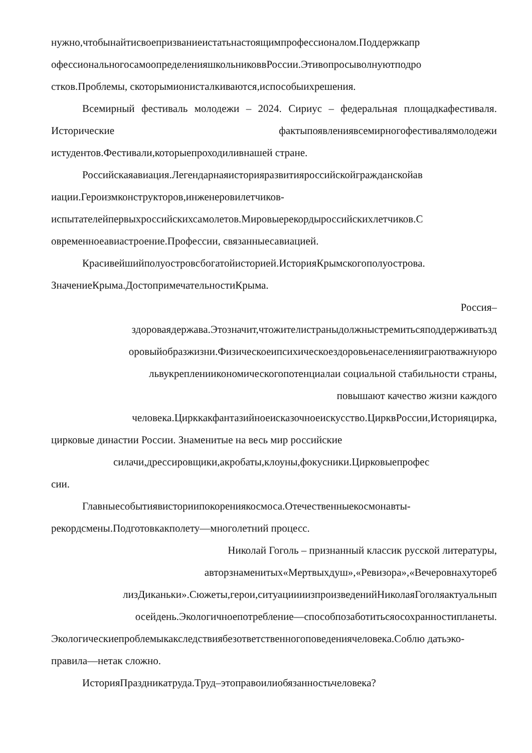нужно,чтобынайтисвоепризваниеистатьнастоящимпрофессионалом.Поддержкапр офессиональногосамоопределенияшкольниковвРоссии.Этивопросыволнуютподро стков.Проблемы, скоторымионисталкиваются,испособыихрешения.
Всемирный фестиваль молодежи – 2024. Сириус – федеральная площадкафестиваля. Исторические фактыпоявлениявсемирногофестивалямолодежи истудентов.Фестивали,которыепроходиливнашей стране.
Российскаяавиация.Легендарнаяисторияразвитияроссийскойгражданскойав иации.Героизмконструкторов,инженеровилетчиков-испытателейпервыхроссийскихсамолетов.Мировыерекордыроссийскихлетчиков.С овременноеавиастроение.Профессии, связанныесавиацией.
Красивейшийполуостровсбогатойисторией.ИсторияКрымскогополуострова. ЗначениеКрыма.ДостопримечательностиКрыма.
Россия–
здороваядержава.Этозначит,чтожителистраныдолжныстремитьсяподдерживатьзд оровыйобразжизни.Физическоеипсихическоездоровьенаселенияиграютважнуюро львукреплениикономическогопотенциалаи социальной стабильности страны,
повышают качество жизни каждого
человека.Цирккакфантазийноеисказочноеискусство.ЦирквРоссии,Историяцирка,
цирковые династии России. Знаменитые на весь мир российские
силачи,дрессировщики,акробаты,клоуны,фокусники.Цирковыепрофес
сии.
Главныесобытиявисториипокорениякосмоса.Отечественныекосмонавты-рекордсмены.Подготовкакполету—многолетний процесс.
Николай Гоголь – признанный классик русской литературы,
авторзнаменитых«Мертвыхдуш»,«Ревизора»,«Вечеровнахутореб
лизДиканьки».Сюжеты,герои,ситуациииизпроизведенийНиколаяГоголяактуальнып
осейдень.Экологичноепотребление—способпозаботитьсяосохранностипланеты.
Экологическиепроблемыкакследствиябезответственногоповедениячеловека.Соблю датьэко-правила—нетак сложно.
ИсторияПраздникатруда.Труд–этоправоилиобязанностьчеловека?